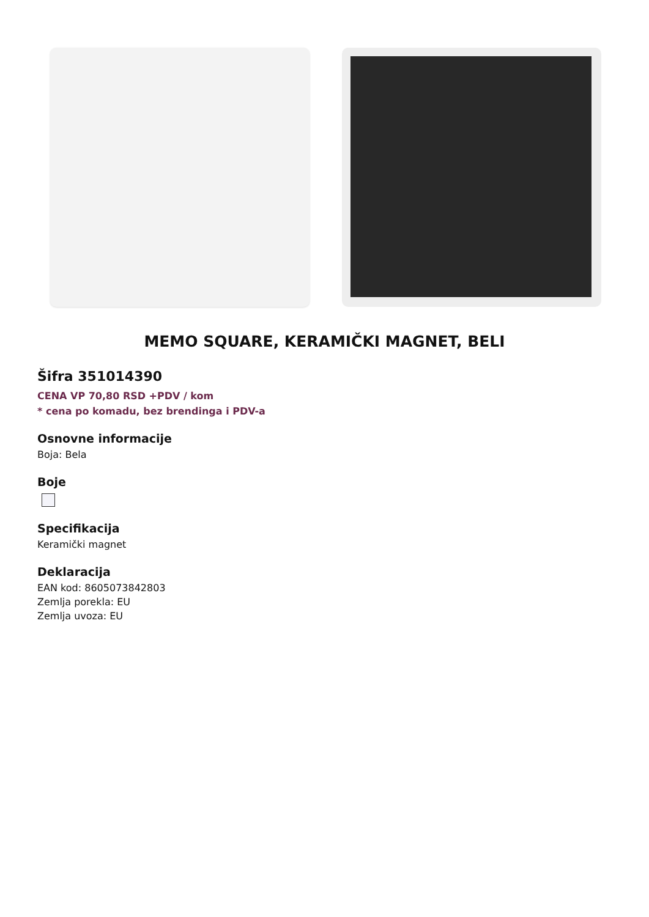MEMO SQUARE, KERAMIČKI MAGNET, BELI
Šifra 351014390
CENA VP 70,80 RSD +PDV / kom
* cena po komadu, bez brendinga i PDV-a
Osnovne informacije
Boja: Bela
Boje
Specifikacija
Keramički magnet
Deklaracija
EAN kod: 8605073842803
Zemlja porekla: EU
Zemlja uvoza: EU